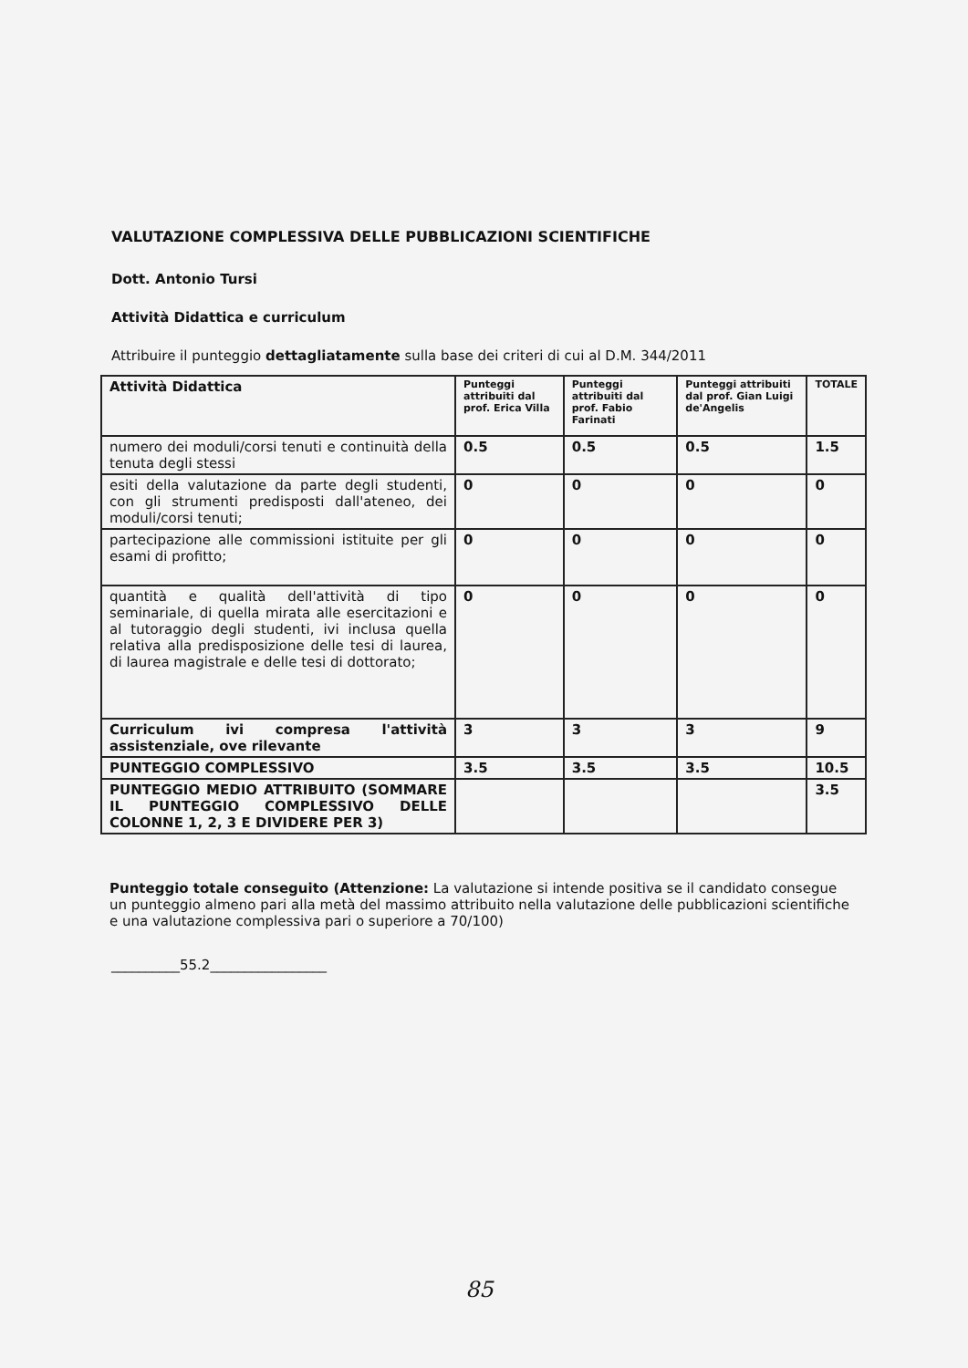VALUTAZIONE COMPLESSIVA DELLE PUBBLICAZIONI SCIENTIFICHE
Dott. Antonio Tursi
Attività Didattica e curriculum
Attribuire il punteggio dettagliatamente sulla base dei criteri di cui al D.M. 344/2011
| Attività Didattica | Punteggi attribuiti dal prof. Erica Villa | Punteggi attribuiti dal prof. Fabio Farinati | Punteggi attribuiti dal prof. Gian Luigi de'Angelis | TOTALE |
| --- | --- | --- | --- | --- |
| numero dei moduli/corsi tenuti e continuità della tenuta degli stessi | 0.5 | 0.5 | 0.5 | 1.5 |
| esiti della valutazione da parte degli studenti, con gli strumenti predisposti dall'ateneo, dei moduli/corsi tenuti; | 0 | 0 | 0 | 0 |
| partecipazione alle commissioni istituite per gli esami di profitto; | 0 | 0 | 0 | 0 |
| quantità e qualità dell'attività di tipo seminariale, di quella mirata alle esercitazioni e al tutoraggio degli studenti, ivi inclusa quella relativa alla predisposizione delle tesi di laurea, di laurea magistrale e delle tesi di dottorato; | 0 | 0 | 0 | 0 |
| Curriculum ivi compresa l'attività assistenziale, ove rilevante | 3 | 3 | 3 | 9 |
| PUNTEGGIO COMPLESSIVO | 3.5 | 3.5 | 3.5 | 10.5 |
| PUNTEGGIO MEDIO ATTRIBUITO (SOMMARE IL PUNTEGGIO COMPLESSIVO DELLE COLONNE 1, 2, 3 E DIVIDERE PER 3) | | | | 3.5 |
Punteggio totale conseguito (Attenzione: La valutazione si intende positiva se il candidato consegue un punteggio almeno pari alla metà del massimo attribuito nella valutazione delle pubblicazioni scientifiche e una valutazione complessiva pari o superiore a 70/100)
__________55.2_________________
85